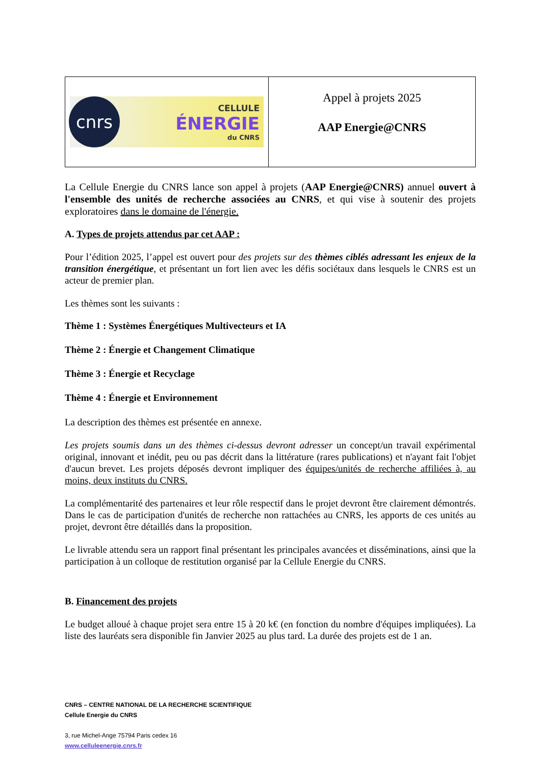cnrs
CELLULE
ÉNERGIE
du CNRS
Appel à projets 2025
AAP Energie@CNRS
La Cellule Energie du CNRS lance son appel à projets (AAP Energie@CNRS) annuel ouvert à l'ensemble des unités de recherche associées au CNRS, et qui vise à soutenir des projets exploratoires dans le domaine de l'énergie.
A. Types de projets attendus par cet AAP :
Pour l’édition 2025, l’appel est ouvert pour des projets sur des thèmes ciblés adressant les enjeux de la transition énergétique, et présentant un fort lien avec les défis sociétaux dans lesquels le CNRS est un acteur de premier plan.
Les thèmes sont les suivants :
Thème 1 : Systèmes Énergétiques Multivecteurs et IA
Thème 2 : Énergie et Changement Climatique
Thème 3 : Énergie et Recyclage
Thème 4 : Énergie et Environnement
La description des thèmes est présentée en annexe.
Les projets soumis dans un des thèmes ci-dessus devront adresser un concept/un travail expérimental original, innovant et inédit, peu ou pas décrit dans la littérature (rares publications) et n'ayant fait l'objet d'aucun brevet. Les projets déposés devront impliquer des équipes/unités de recherche affiliées à, au moins, deux instituts du CNRS.
La complémentarité des partenaires et leur rôle respectif dans le projet devront être clairement démontrés. Dans le cas de participation d'unités de recherche non rattachées au CNRS, les apports de ces unités au projet, devront être détaillés dans la proposition.
Le livrable attendu sera un rapport final présentant les principales avancées et disséminations, ainsi que la participation à un colloque de restitution organisé par la Cellule Energie du CNRS.
B. Financement des projets
Le budget alloué à chaque projet sera entre 15 à 20 k€ (en fonction du nombre d'équipes impliquées). La liste des lauréats sera disponible fin Janvier 2025 au plus tard. La durée des projets est de 1 an.
CNRS – CENTRE NATIONAL DE LA RECHERCHE SCIENTIFIQUE
Cellule Energie du CNRS
3, rue Michel-Ange 75794 Paris cedex 16
www.celluleenergie.cnrs.fr